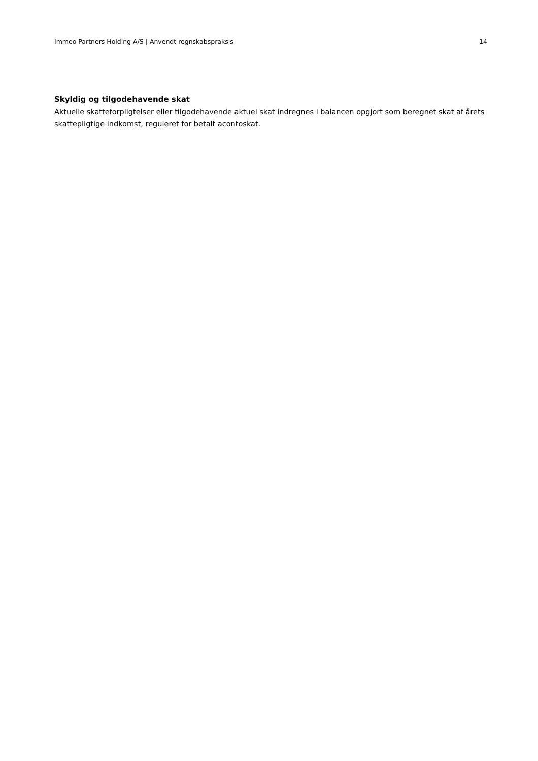Immeo Partners Holding A/S | Anvendt regnskabspraksis 14
Skyldig og tilgodehavende skat
Aktuelle skatteforpligtelser eller tilgodehavende aktuel skat indregnes i balancen opgjort som beregnet skat af årets skattepligtige indkomst, reguleret for betalt acontoskat.